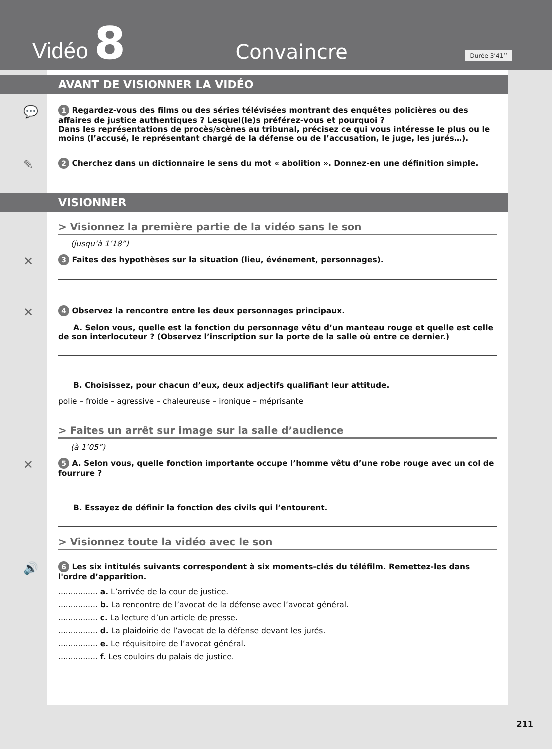Vidéo 8 Convaincre Durée 3’41’’
AVANT DE VISIONNER LA VIDÉO
💬 1 Regardez-vous des films ou des séries télévisées montrant des enquêtes policières ou des affaires de justice authentiques ? Lesquel(le)s préférez-vous et pourquoi ?
Dans les représentations de procès/scènes au tribunal, précisez ce qui vous intéresse le plus ou le moins (l’accusé, le représentant chargé de la défense ou de l’accusation, le juge, les jurés…).
✎ 2 Cherchez dans un dictionnaire le sens du mot « abolition ». Donnez-en une définition simple.
VISIONNER
> Visionnez la première partie de la vidéo sans le son
(jusqu’à 1’18”)
✕ 3 Faites des hypothèses sur la situation (lieu, événement, personnages).
✕ 4 Observez la rencontre entre les deux personnages principaux.
A. Selon vous, quelle est la fonction du personnage vêtu d’un manteau rouge et quelle est celle de son interlocuteur ? (Observez l’inscription sur la porte de la salle où entre ce dernier.)
B. Choisissez, pour chacun d’eux, deux adjectifs qualifiant leur attitude.
polie – froide – agressive – chaleureuse – ironique – méprisante
> Faites un arrêt sur image sur la salle d’audience
(à 1’05”)
✕ 5 A. Selon vous, quelle fonction importante occupe l’homme vêtu d’une robe rouge avec un col de fourrure ?
B. Essayez de définir la fonction des civils qui l’entourent.
> Visionnez toute la vidéo avec le son
🔊 6 Les six intitulés suivants correspondent à six moments-clés du téléfilm. Remettez-les dans l'ordre d’apparition.
................ a. L’arrivée de la cour de justice.
................ b. La rencontre de l’avocat de la défense avec l’avocat général.
................ c. La lecture d’un article de presse.
................ d. La plaidoirie de l’avocat de la défense devant les jurés.
................ e. Le réquisitoire de l’avocat général.
................ f. Les couloirs du palais de justice.
211